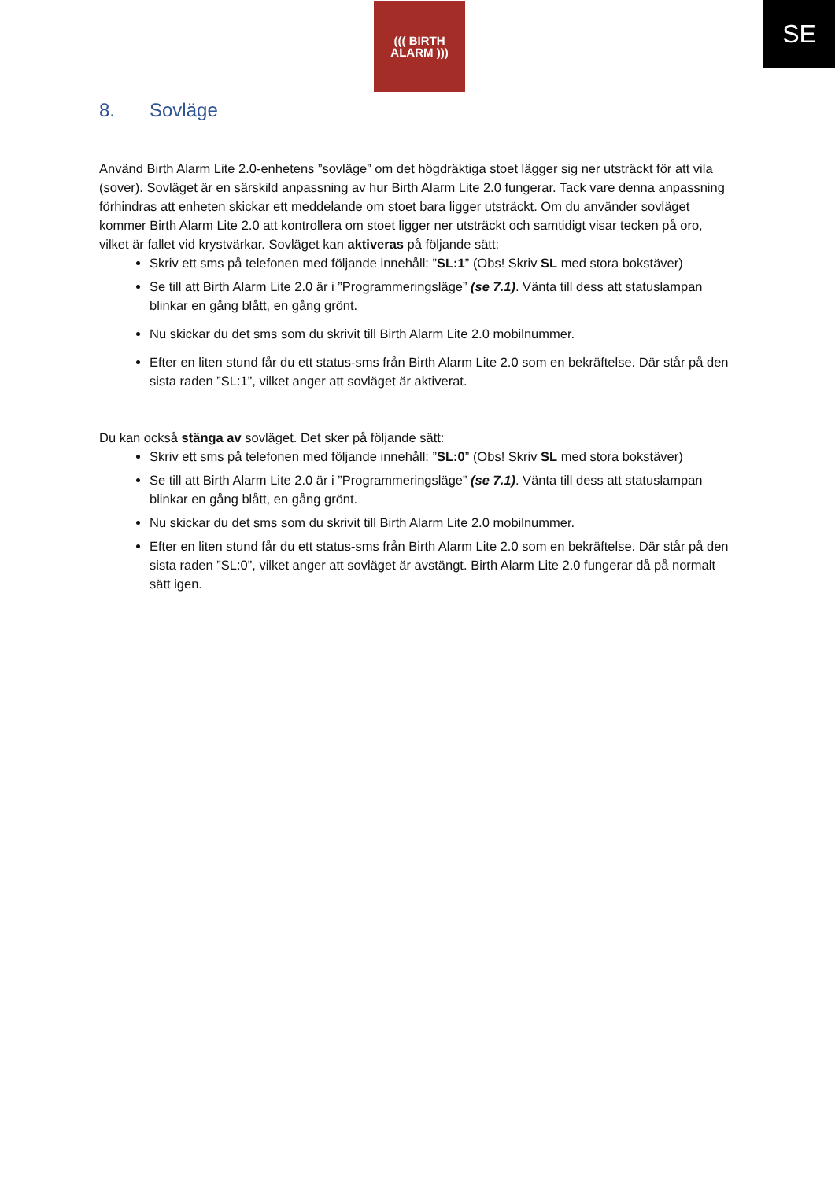((( BIRTH
ALARM )))
SE
8. Sovläge
Använd Birth Alarm Lite 2.0-enhetens ”sovläge” om det högdräktiga stoet lägger sig ner utsträckt för att vila (sover). Sovläget är en särskild anpassning av hur Birth Alarm Lite 2.0 fungerar. Tack vare denna anpassning förhindras att enheten skickar ett meddelande om stoet bara ligger utsträckt. Om du använder sovläget kommer Birth Alarm Lite 2.0 att kontrollera om stoet ligger ner utsträckt och samtidigt visar tecken på oro, vilket är fallet vid krystvärkar. Sovläget kan aktiveras på följande sätt:
Skriv ett sms på telefonen med följande innehåll: ”SL:1” (Obs! Skriv SL med stora bokstäver)
Se till att Birth Alarm Lite 2.0 är i ”Programmeringsläge” (se 7.1). Vänta till dess att statuslampan blinkar en gång blått, en gång grönt.
Nu skickar du det sms som du skrivit till Birth Alarm Lite 2.0 mobilnummer.
Efter en liten stund får du ett status-sms från Birth Alarm Lite 2.0 som en bekräftelse. Där står på den sista raden ”SL:1”, vilket anger att sovläget är aktiverat.
Du kan också stänga av sovläget. Det sker på följande sätt:
Skriv ett sms på telefonen med följande innehåll: ”SL:0” (Obs! Skriv SL med stora bokstäver)
Se till att Birth Alarm Lite 2.0 är i ”Programmeringsläge” (se 7.1). Vänta till dess att statuslampan blinkar en gång blått, en gång grönt.
Nu skickar du det sms som du skrivit till Birth Alarm Lite 2.0 mobilnummer.
Efter en liten stund får du ett status-sms från Birth Alarm Lite 2.0 som en bekräftelse. Där står på den sista raden ”SL:0”, vilket anger att sovläget är avstängt. Birth Alarm Lite 2.0 fungerar då på normalt sätt igen.